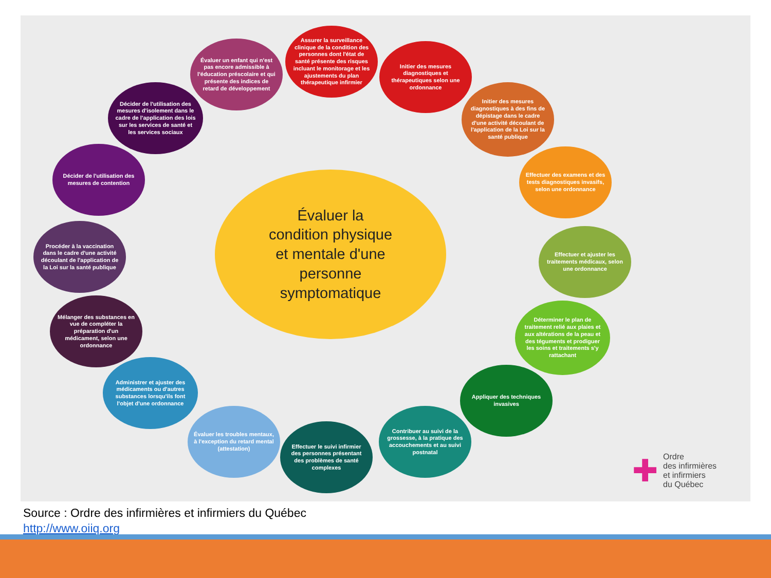Assurer la surveillance clinique de la condition des personnes dont l'état de santé présente des risques incluant le monitorage et les ajustements du plan thérapeutique infirmier
Évaluer un enfant qui n'est pas encore admissible à l'éducation préscolaire et qui présente des indices de retard de développement
Initier des mesures diagnostiques et thérapeutiques selon une ordonnance
Décider de l'utilisation des mesures d'isolement dans le cadre de l'application des lois sur les services de santé et les services sociaux
Initier des mesures diagnostiques à des fins de dépistage dans le cadre d'une activité découlant de l'application de la Loi sur la santé publique
Décider de l'utilisation des mesures de contention
Effectuer des examens et des tests diagnostiques invasifs, selon une ordonnance
Procéder à la vaccination dans le cadre d'une activité découlant de l'application de la Loi sur la santé publique
Effectuer et ajuster les traitements médicaux, selon une ordonnance
Mélanger des substances en vue de compléter la préparation d'un médicament, selon une ordonnance
Déterminer le plan de traitement relié aux plaies et aux altérations de la peau et des téguments et prodiguer les soins et traitements s'y rattachant
Administrer et ajuster des médicaments ou d'autres substances lorsqu'ils font l'objet d'une ordonnance
Appliquer des techniques invasives
Évaluer les troubles mentaux, à l'exception du retard mental (attestation)
Effectuer le suivi infirmier des personnes présentant des problèmes de santé complexes
Contribuer au suivi de la grossesse, à la pratique des accouchements et au suivi postnatal
Évaluer la
condition physique
et mentale d'une
personne
symptomatique
✚ Ordre
des infirmières
et infirmiers
du Québec
Source : Ordre des infirmières et infirmiers du Québec
http://www.oiiq.org